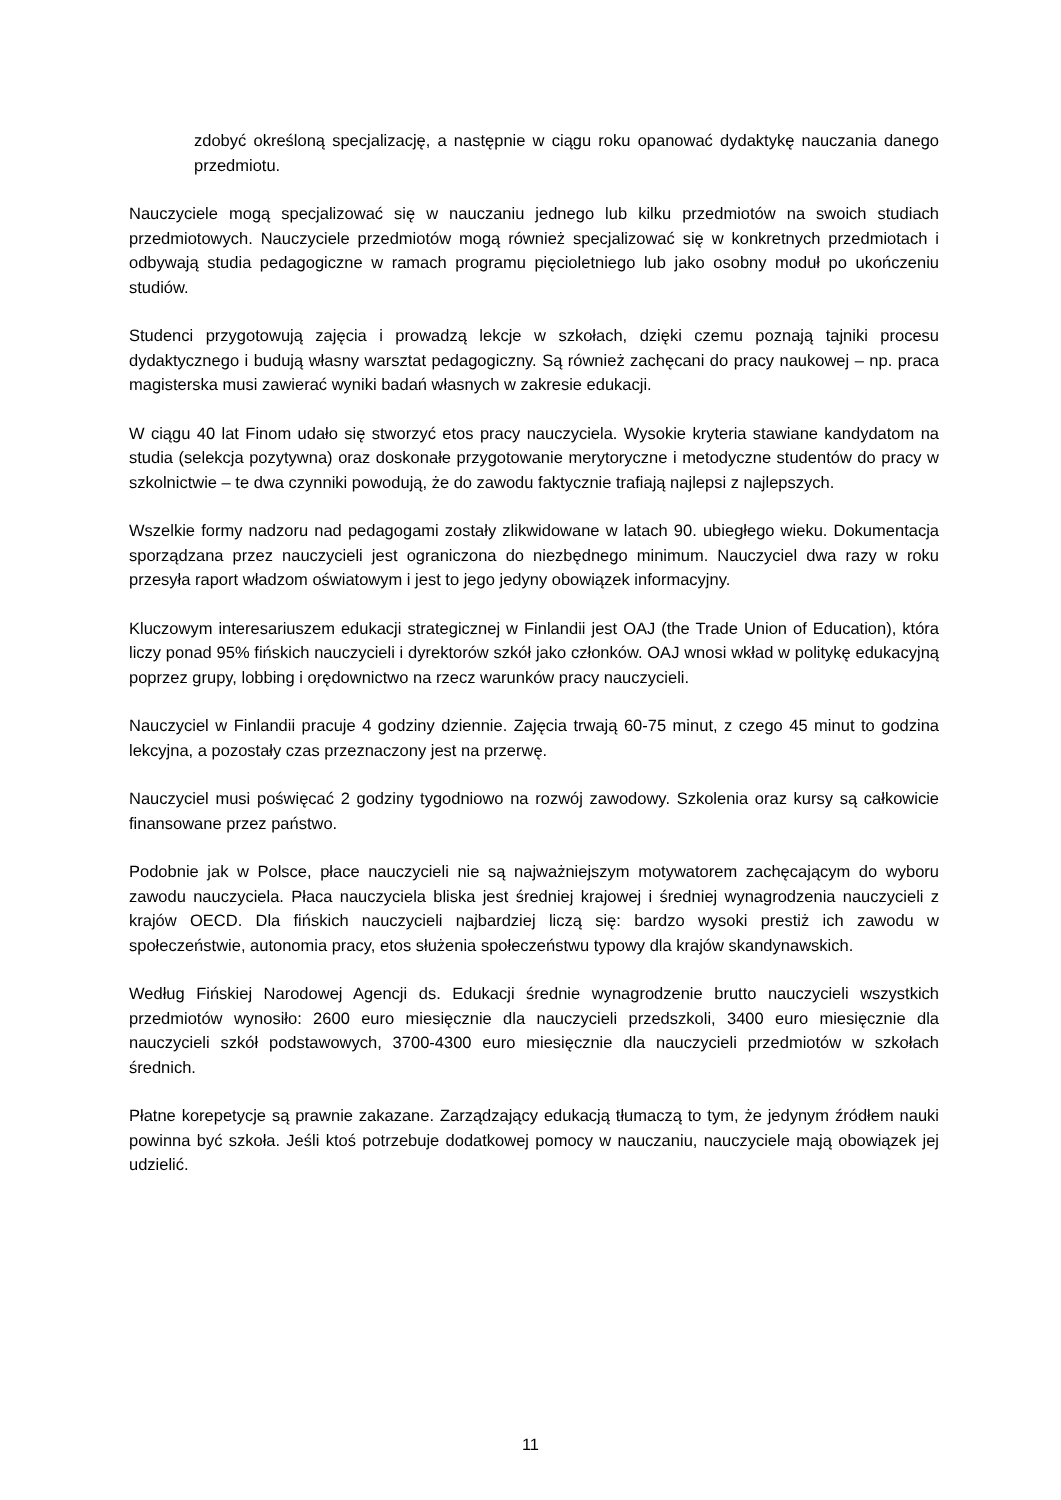zdobyć określoną specjalizację, a następnie w ciągu roku opanować dydaktykę nauczania danego przedmiotu.
Nauczyciele mogą specjalizować się w nauczaniu jednego lub kilku przedmiotów na swoich studiach przedmiotowych. Nauczyciele przedmiotów mogą również specjalizować się w konkretnych przedmiotach i odbywają studia pedagogiczne w ramach programu pięcioletniego lub jako osobny moduł po ukończeniu studiów.
Studenci przygotowują zajęcia i prowadzą lekcje w szkołach, dzięki czemu poznają tajniki procesu dydaktycznego i budują własny warsztat pedagogiczny. Są również zachęcani do pracy naukowej – np. praca magisterska musi zawierać wyniki badań własnych w zakresie edukacji.
W ciągu 40 lat Finom udało się stworzyć etos pracy nauczyciela. Wysokie kryteria stawiane kandydatom na studia (selekcja pozytywna) oraz doskonałe przygotowanie merytoryczne i metodyczne studentów do pracy w szkolnictwie – te dwa czynniki powodują, że do zawodu faktycznie trafiają najlepsi z najlepszych.
Wszelkie formy nadzoru nad pedagogami zostały zlikwidowane w latach 90. ubiegłego wieku. Dokumentacja sporządzana przez nauczycieli jest ograniczona do niezbędnego minimum. Nauczyciel dwa razy w roku przesyła raport władzom oświatowym i jest to jego jedyny obowiązek informacyjny.
Kluczowym interesariuszem edukacji strategicznej w Finlandii jest OAJ (the Trade Union of Education), która liczy ponad 95% fińskich nauczycieli i dyrektorów szkół jako członków. OAJ wnosi wkład w politykę edukacyjną poprzez grupy, lobbing i orędownictwo na rzecz warunków pracy nauczycieli.
Nauczyciel w Finlandii pracuje 4 godziny dziennie. Zajęcia trwają 60-75 minut, z czego 45 minut to godzina lekcyjna, a pozostały czas przeznaczony jest na przerwę.
Nauczyciel musi poświęcać 2 godziny tygodniowo na rozwój zawodowy. Szkolenia oraz kursy są całkowicie finansowane przez państwo.
Podobnie jak w Polsce, płace nauczycieli nie są najważniejszym motywatorem zachęcającym do wyboru zawodu nauczyciela. Płaca nauczyciela bliska jest średniej krajowej i średniej wynagrodzenia nauczycieli z krajów OECD. Dla fińskich nauczycieli najbardziej liczą się: bardzo wysoki prestiż ich zawodu w społeczeństwie, autonomia pracy, etos służenia społeczeństwu typowy dla krajów skandynawskich.
Według Fińskiej Narodowej Agencji ds. Edukacji średnie wynagrodzenie brutto nauczycieli wszystkich przedmiotów wynosiło: 2600 euro miesięcznie dla nauczycieli przedszkoli, 3400 euro miesięcznie dla nauczycieli szkół podstawowych, 3700-4300 euro miesięcznie dla nauczycieli przedmiotów w szkołach średnich.
Płatne korepetycje są prawnie zakazane. Zarządzający edukacją tłumaczą to tym, że jedynym źródłem nauki powinna być szkoła. Jeśli ktoś potrzebuje dodatkowej pomocy w nauczaniu, nauczyciele mają obowiązek jej udzielić.
11